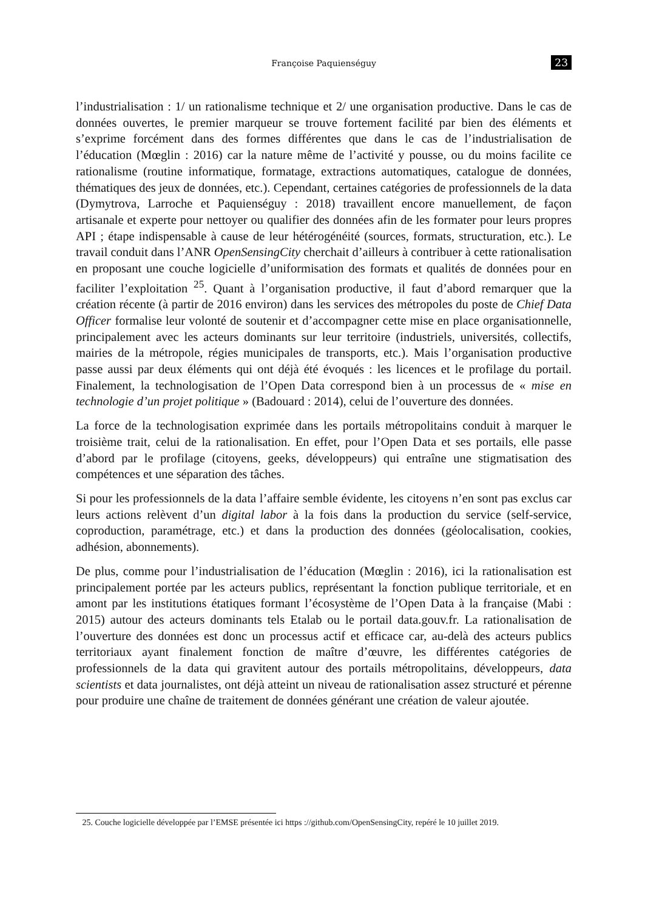Françoise Paquienséguy 23
l’industrialisation : 1/ un rationalisme technique et 2/ une organisation productive. Dans le cas de données ouvertes, le premier marqueur se trouve fortement facilité par bien des éléments et s’exprime forcément dans des formes différentes que dans le cas de l’industrialisation de l’éducation (Mœglin : 2016) car la nature même de l’activité y pousse, ou du moins facilite ce rationalisme (routine informatique, formatage, extractions automatiques, catalogue de données, thématiques des jeux de données, etc.). Cependant, certaines catégories de professionnels de la data (Dymytrova, Larroche et Paquienséguy : 2018) travaillent encore manuellement, de façon artisanale et experte pour nettoyer ou qualifier des données afin de les formater pour leurs propres API ; étape indispensable à cause de leur hétérogénéité (sources, formats, structuration, etc.). Le travail conduit dans l’ANR OpenSensingCity cherchait d’ailleurs à contribuer à cette rationalisation en proposant une couche logicielle d’uniformisation des formats et qualités de données pour en faciliter l’exploitation <sup>25</sup>. Quant à l’organisation productive, il faut d’abord remarquer que la création récente (à partir de 2016 environ) dans les services des métropoles du poste de Chief Data Officer formalise leur volonté de soutenir et d’accompagner cette mise en place organisationnelle, principalement avec les acteurs dominants sur leur territoire (industriels, universités, collectifs, mairies de la métropole, régies municipales de transports, etc.). Mais l’organisation productive passe aussi par deux éléments qui ont déjà été évoqués : les licences et le profilage du portail. Finalement, la technologisation de l’Open Data correspond bien à un processus de « mise en technologie d’un projet politique » (Badouard : 2014), celui de l’ouverture des données.
La force de la technologisation exprimée dans les portails métropolitains conduit à marquer le troisième trait, celui de la rationalisation. En effet, pour l’Open Data et ses portails, elle passe d’abord par le profilage (citoyens, geeks, développeurs) qui entraîne une stigmatisation des compétences et une séparation des tâches.
Si pour les professionnels de la data l’affaire semble évidente, les citoyens n’en sont pas exclus car leurs actions relèvent d’un digital labor à la fois dans la production du service (self-service, coproduction, paramétrage, etc.) et dans la production des données (géolocalisation, cookies, adhésion, abonnements).
De plus, comme pour l’industrialisation de l’éducation (Mœglin : 2016), ici la rationalisation est principalement portée par les acteurs publics, représentant la fonction publique territoriale, et en amont par les institutions étatiques formant l’écosystème de l’Open Data à la française (Mabi : 2015) autour des acteurs dominants tels Etalab ou le portail data.gouv.fr. La rationalisation de l’ouverture des données est donc un processus actif et efficace car, au-delà des acteurs publics territoriaux ayant finalement fonction de maître d’œuvre, les différentes catégories de professionnels de la data qui gravitent autour des portails métropolitains, développeurs, data scientists et data journalistes, ont déjà atteint un niveau de rationalisation assez structuré et pérenne pour produire une chaîne de traitement de données générant une création de valeur ajoutée.
25. Couche logicielle développée par l’EMSE présentée ici https ://github.com/OpenSensingCity, repéré le 10 juillet 2019.